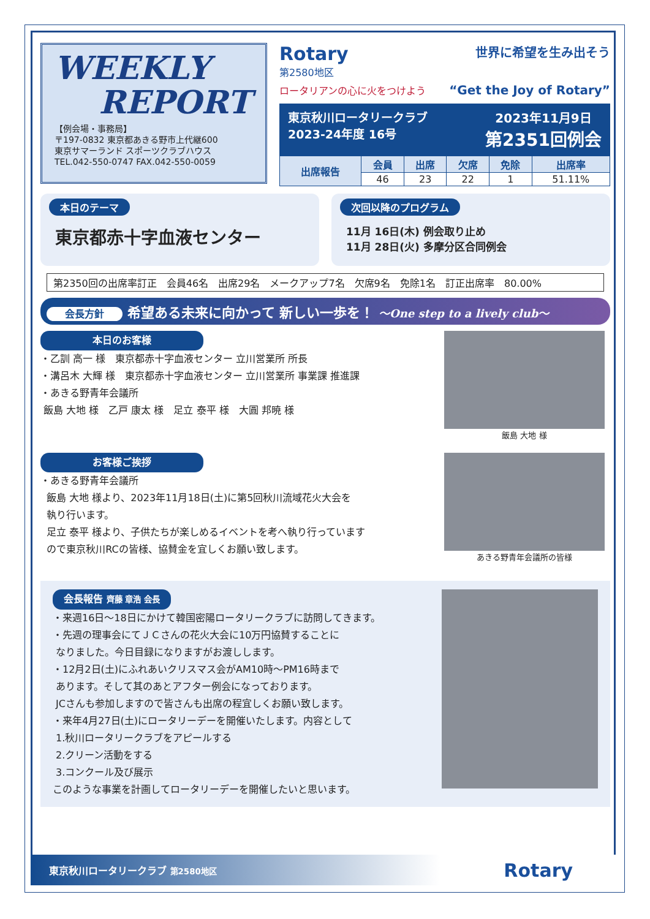WEEKLY
REPORT
【例会場・事務局】
〒197-0832 東京都あきる野市上代継600
東京サマーランド スポーツクラブハウス
TEL.042-550-0747 FAX.042-550-0059
Rotary
第2580地区
世界に希望を生み出そう
ロータリアンの心に火をつけよう “Get the Joy of Rotary”
東京秋川ロータリークラブ
2023-24年度 16号
2023年11月9日
第2351回例会
| 出席報告 | 会員 | 出席 | 欠席 | 免除 | 出席率 |
| --- | --- | --- | --- | --- | --- |
| | 46 | 23 | 22 | 1 | 51.11% |
本日のテーマ
東京都赤十字血液センター
次回以降のプログラム
11月 16日(木) 例会取り止め
11月 28日(火) 多摩分区合同例会
第2350回の出席率訂正　会員46名　出席29名　メークアップ7名　欠席9名　免除1名　訂正出席率　80.00%
会長方針 希望ある未来に向かって 新しい一歩を！ ～One step to a lively club～
本日のお客様
・乙訓 高一 様　東京都赤十字血液センター 立川営業所 所長
・溝呂木 大輝 様　東京都赤十字血液センター 立川営業所 事業課 推進課
・あきる野青年会議所
飯島 大地 様　乙戸 康太 様　足立 泰平 様　大圓 邦暁 様
飯島 大地 様
お客様ご挨拶
・あきる野青年会議所
飯島 大地 様より、2023年11月18日(土)に第5回秋川流域花火大会を
執り行います。
足立 泰平 様より、子供たちが楽しめるイベントを考へ執り行っています
ので東京秋川RCの皆様、協賛金を宜しくお願い致します。
あきる野青年会議所の皆様
会長報告 齊藤 章浩 会長
・来週16日～18日にかけて韓国密陽ロータリークラブに訪問してきます。
・先週の理事会にてＪＣさんの花火大会に10万円協賛することに
なりました。今日目録になりますがお渡しします。
・12月2日(土)にふれあいクリスマス会がAM10時～PM16時まで
あります。そして其のあとアフター例会になっております。
JCさんも参加しますので皆さんも出席の程宜しくお願い致します。
・来年4月27日(土)にロータリーデーを開催いたします。内容として
1.秋川ロータリークラブをアピールする
2.クリーン活動をする
3.コンクール及び展示
このような事業を計画してロータリーデーを開催したいと思います。
東京秋川ロータリークラブ 第2580地区 Rotary